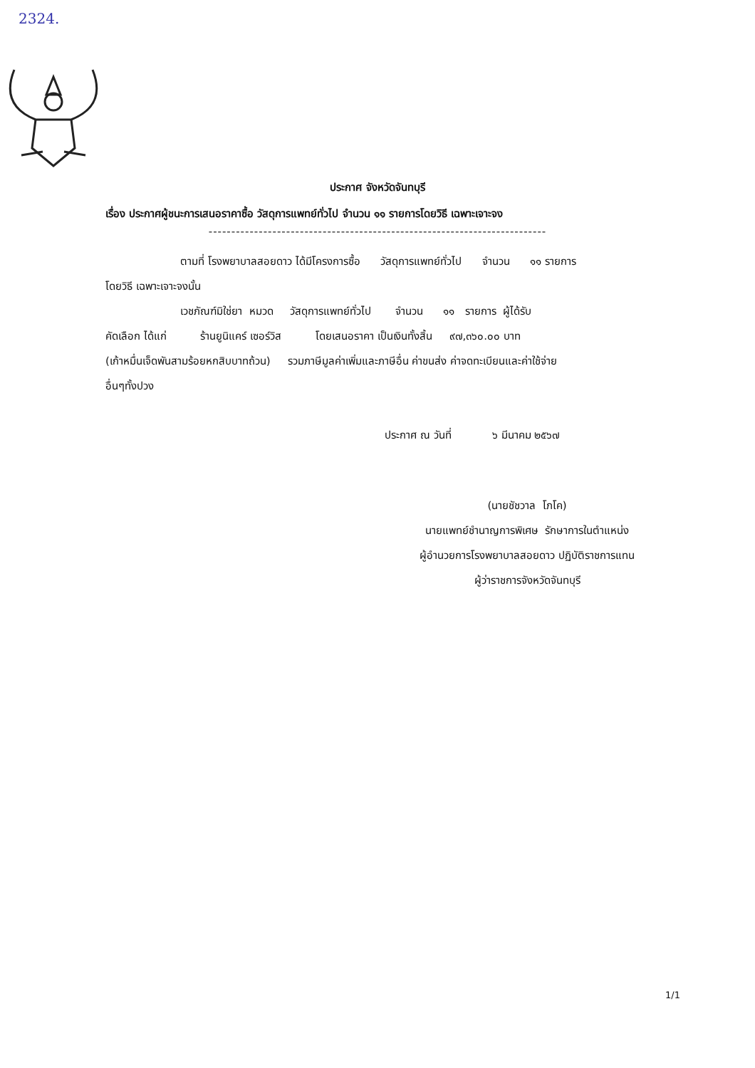2324.
ประกาศ จังหวัดจันทบุรี
เรื่อง ประกาศผู้ชนะการเสนอราคาซื้อ วัสดุการแพทย์ทั่วไป จำนวน ๑๑ รายการโดยวิธี เฉพาะเจาะจง
--------------------------------------------------------------------------
ตามที่ โรงพยาบาลสอยดาว ได้มีโครงการซื้อ วัสดุการแพทย์ทั่วไป จำนวน ๑๑ รายการ
โดยวิธี เฉพาะเจาะจงนั้น
เวชภัณฑ์มิใช่ยา หมวด วัสดุการแพทย์ทั่วไป จำนวน ๑๑ รายการ ผู้ได้รับ
คัดเลือก ได้แก่ ร้านยูนิแคร์ เซอร์วิส โดยเสนอราคา เป็นเงินทั้งสิ้น ๙๗,๓๖๐.๐๐ บาท
(เก้าหมื่นเจ็ดพันสามร้อยหกสิบบาทถ้วน) รวมภาษีมูลค่าเพิ่มและภาษีอื่น ค่าขนส่ง ค่าจดทะเบียนและค่าใช้จ่าย
อื่นๆทั้งปวง
ประกาศ ณ วันที่ ๖ มีนาคม ๒๕๖๗
(นายชัชวาล โภโค)
นายแพทย์ชำนาญการพิเศษ รักษาการในตำแหน่ง
ผู้อำนวยการโรงพยาบาลสอยดาว ปฏิบัติราชการแทน
ผู้ว่าราชการจังหวัดจันทบุรี
1/1